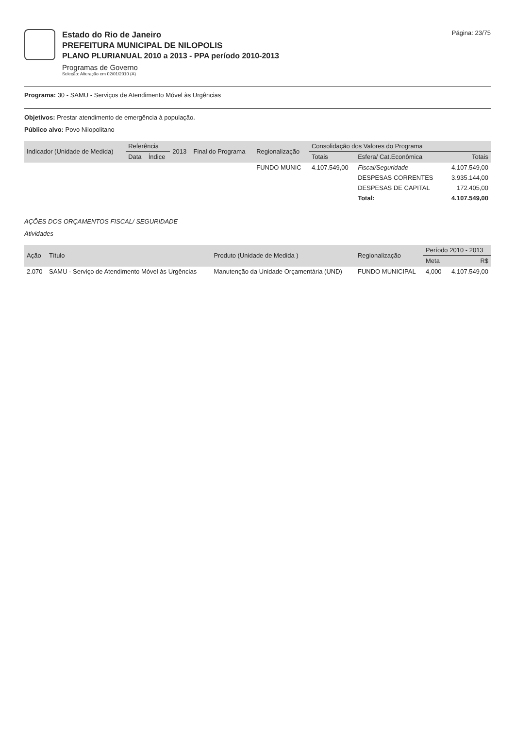Estado do Rio de Janeiro
PREFEITURA MUNICIPAL DE NILOPOLIS
PLANO PLURIANUAL 2010 a 2013 - PPA período 2010-2013
Programas de Governo
Seleção: Alteração em 02/01/2010 (A)
Página: 23/75
Programa: 30 - SAMU - Serviços de Atendimento Móvel às Urgências
Objetivos: Prestar atendimento de emergência à população.
Público alvo: Povo Nilopolitano
| Indicador (Unidade de Medida) | Referência | | 2013 | Final do Programa | Regionalização | Consolidação dos Valores do Programa | | |
| --- | --- | --- | --- | --- | --- | --- | --- | --- |
| | Data | Índice | | | | Totais | Esfera/ Cat.Econômica | Totais |
| | | | | | FUNDO MUNIC | 4.107.549,00 | Fiscal/Seguridade | 4.107.549,00 |
| | | | | | | | DESPESAS CORRENTES | 3.935.144,00 |
| | | | | | | | DESPESAS DE CAPITAL | 172.405,00 |
| | | | | | | | Total: | 4.107.549,00 |
AÇÕES DOS ORÇAMENTOS FISCAL/ SEGURIDADE
Atividades
| Ação | Título | Produto (Unidade de Medida ) | Regionalização | Período 2010 - 2013 | |
| --- | --- | --- | --- | --- | --- |
| | | | | Meta | R$ |
| 2.070 | SAMU - Serviço de Atendimento Móvel às Urgências | Manutenção da Unidade Orçamentária (UND) | FUNDO MUNICIPAL | 4,000 | 4.107.549,00 |